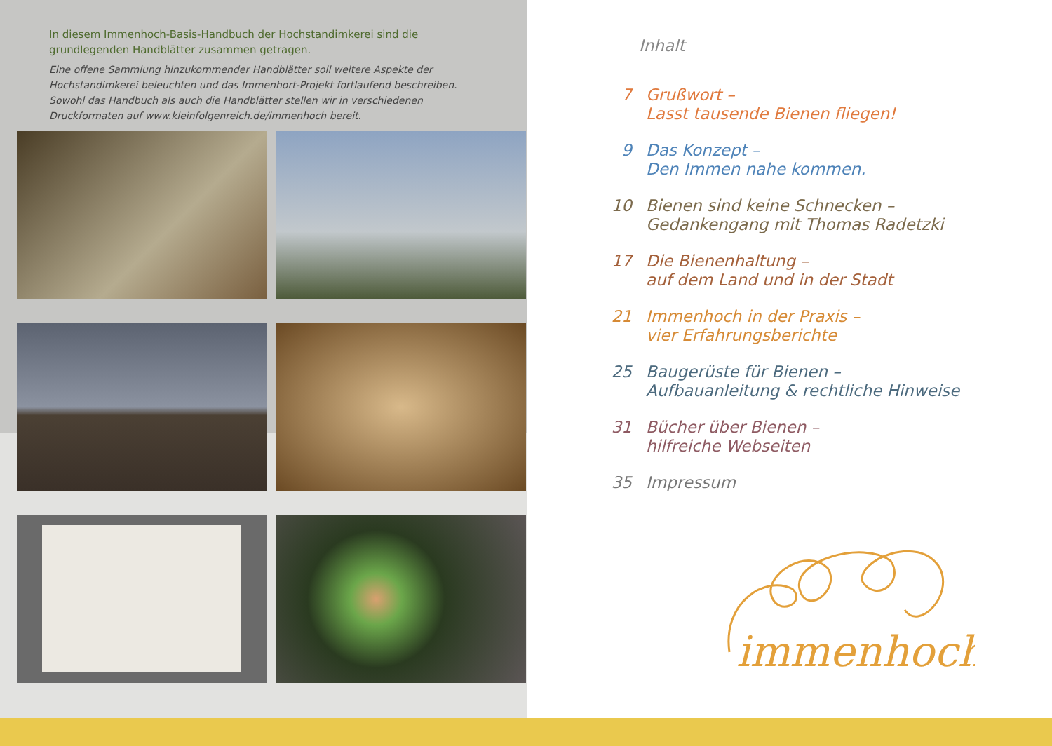In diesem Immenhoch-Basis-Handbuch der Hochstandimkerei sind die grundlegenden Handblätter zusammen getragen.
Eine offene Sammlung hinzukommender Handblätter soll weitere Aspekte der Hochstandimkerei beleuchten und das Immenhort-Projekt fortlaufend beschreiben. Sowohl das Handbuch als auch die Handblätter stellen wir in verschiedenen Druckformaten auf www.kleinfolgenreich.de/immenhoch bereit.
Inhalt
7 Grußwort –
Lasst tausende Bienen fliegen!
9 Das Konzept –
Den Immen nahe kommen.
10 Bienen sind keine Schnecken –
Gedankengang mit Thomas Radetzki
17 Die Bienenhaltung –
auf dem Land und in der Stadt
21 Immenhoch in der Praxis –
vier Erfahrungsberichte
25 Baugerüste für Bienen –
Aufbauanleitung & rechtliche Hinweise
31 Bücher über Bienen –
hilfreiche Webseiten
35 Impressum
immenhoch